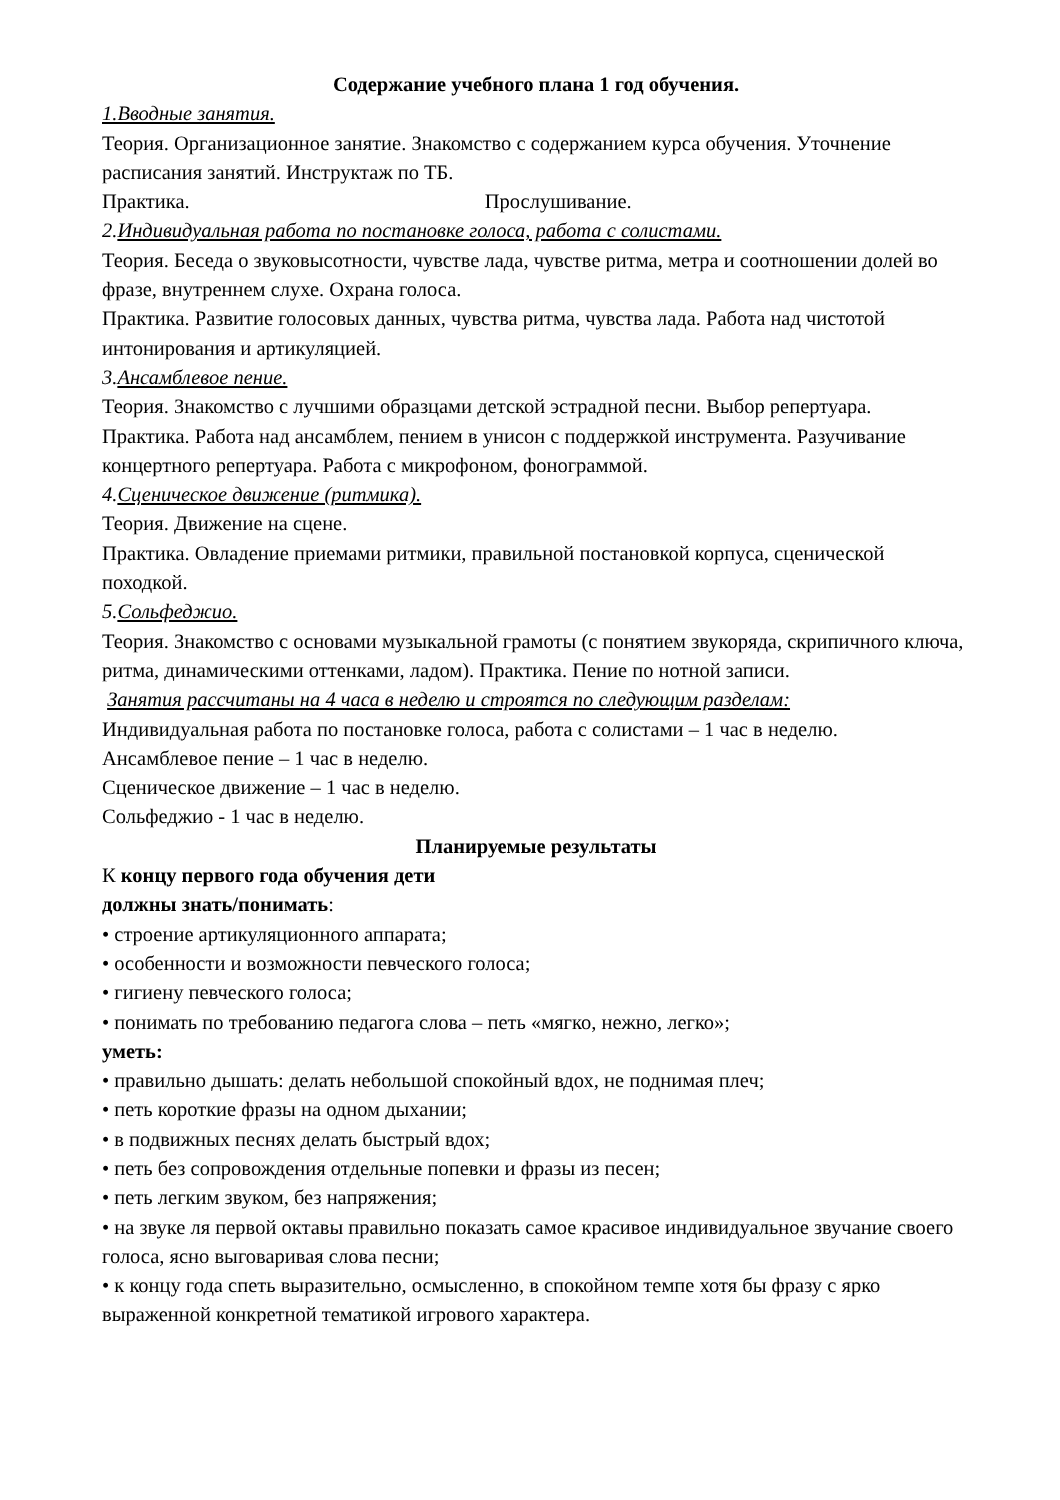Содержание учебного плана 1 год обучения.
1.Вводные занятия.
Теория. Организационное занятие. Знакомство с содержанием курса обучения. Уточнение расписания занятий. Инструктаж по ТБ.
Практика. Прослушивание.
2. Индивидуальная работа по постановке голоса, работа с солистами.
Теория. Беседа о звуковысотности, чувстве лада, чувстве ритма, метра и соотношении долей во фразе, внутреннем слухе. Охрана голоса.
Практика. Развитие голосовых данных, чувства ритма, чувства лада. Работа над чистотой интонирования и артикуляцией.
3. Ансамблевое пение.
Теория. Знакомство с лучшими образцами детской эстрадной песни. Выбор репертуара.
Практика. Работа над ансамблем, пением в унисон с поддержкой инструмента. Разучивание концертного репертуара. Работа с микрофоном, фонограммой.
4. Сценическое движение (ритмика).
Теория. Движение на сцене.
Практика. Овладение приемами ритмики, правильной постановкой корпуса, сценической походкой.
5. Сольфеджио.
Теория. Знакомство с основами музыкальной грамоты (с понятием звукоряда, скрипичного ключа, ритма, динамическими оттенками, ладом). Практика. Пение по нотной записи.
Занятия рассчитаны на 4 часа в неделю и строятся по следующим разделам:
Индивидуальная работа по постановке голоса, работа с солистами – 1 час в неделю.
Ансамблевое пение – 1 час в неделю.
Сценическое движение – 1 час в неделю.
Сольфеджио - 1 час в неделю.
Планируемые результаты
К концу первого года обучения дети
должны знать/понимать:
• строение артикуляционного аппарата;
• особенности и возможности певческого голоса;
• гигиену певческого голоса;
• понимать по требованию педагога слова – петь «мягко, нежно, легко»;
уметь:
• правильно дышать: делать небольшой спокойный вдох, не поднимая плеч;
• петь короткие фразы на одном дыхании;
• в подвижных песнях делать быстрый вдох;
• петь без сопровождения отдельные попевки и фразы из песен;
• петь легким звуком, без напряжения;
• на звуке ля первой октавы правильно показать самое красивое индивидуальное звучание своего голоса, ясно выговаривая слова песни;
• к концу года спеть выразительно, осмысленно, в спокойном темпе хотя бы фразу с ярко выраженной конкретной тематикой игрового характера.